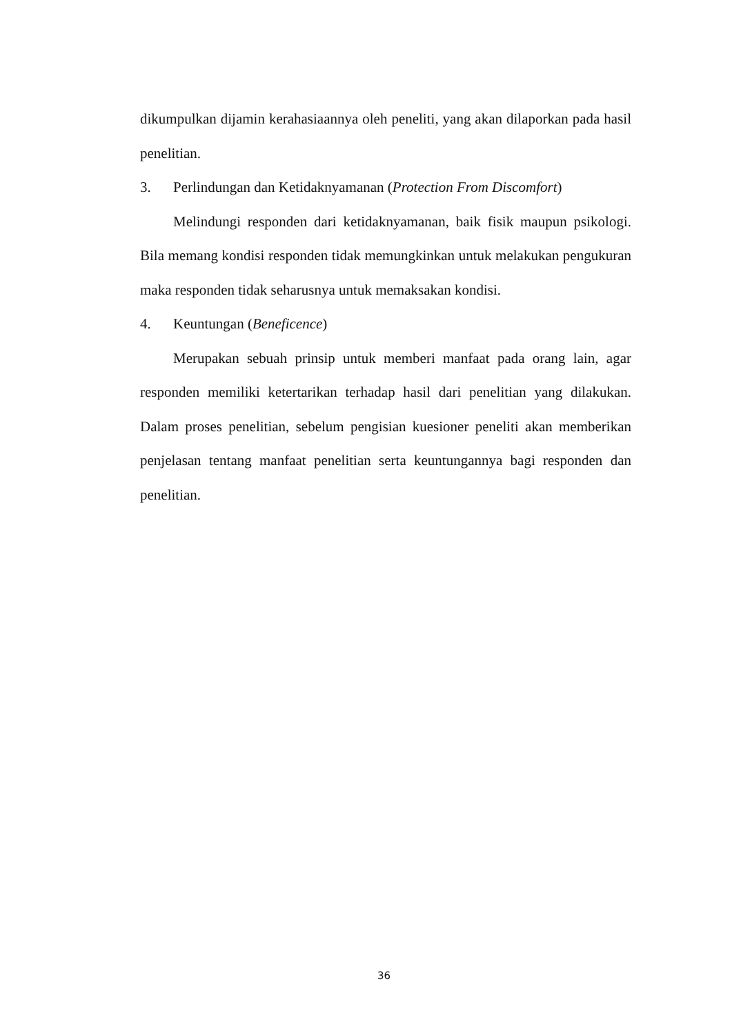dikumpulkan dijamin kerahasiaannya oleh peneliti, yang akan dilaporkan pada hasil penelitian.
3. Perlindungan dan Ketidaknyamanan (Protection From Discomfort)
Melindungi responden dari ketidaknyamanan, baik fisik maupun psikologi. Bila memang kondisi responden tidak memungkinkan untuk melakukan pengukuran maka responden tidak seharusnya untuk memaksakan kondisi.
4. Keuntungan (Beneficence)
Merupakan sebuah prinsip untuk memberi manfaat pada orang lain, agar responden memiliki ketertarikan terhadap hasil dari penelitian yang dilakukan. Dalam proses penelitian, sebelum pengisian kuesioner peneliti akan memberikan penjelasan tentang manfaat penelitian serta keuntungannya bagi responden dan penelitian.
36